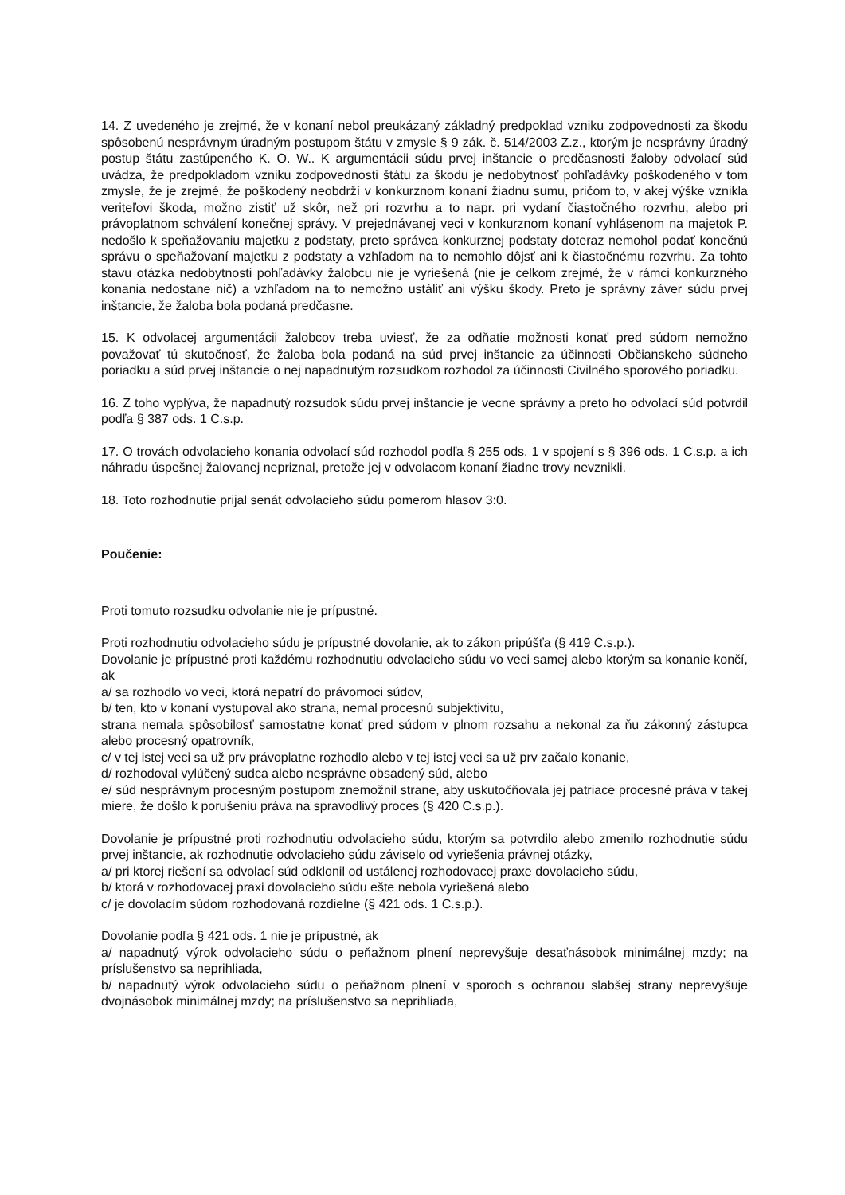14. Z uvedeného je zrejmé, že v konaní nebol preukázaný základný predpoklad vzniku zodpovednosti za škodu spôsobenú nesprávnym úradným postupom štátu v zmysle § 9 zák. č. 514/2003 Z.z., ktorým je nesprávny úradný postup štátu zastúpeného K. O. W.. K argumentácii súdu prvej inštancie o predčasnosti žaloby odvolací súd uvádza, že predpokladom vzniku zodpovednosti štátu za škodu je nedobytnosť pohľadávky poškodeného v tom zmysle, že je zrejmé, že poškodený neobdrží v konkurznom konaní žiadnu sumu, pričom to, v akej výške vznikla veriteľovi škoda, možno zistiť už skôr, než pri rozvrhu a to napr. pri vydaní čiastočného rozvrhu, alebo pri právoplatnom schválení konečnej správy. V prejednávanej veci v konkurznom konaní vyhlásenom na majetok P. nedošlo k speňažovaniu majetku z podstaty, preto správca konkurznej podstaty doteraz nemohol podať konečnú správu o speňažovaní majetku z podstaty a vzhľadom na to nemohlo dôjsť ani k čiastočnému rozvrhu. Za tohto stavu otázka nedobytnosti pohľadávky žalobcu nie je vyriešená (nie je celkom zrejmé, že v rámci konkurzného konania nedostane nič) a vzhľadom na to nemožno ustáliť ani výšku škody. Preto je správny záver súdu prvej inštancie, že žaloba bola podaná predčasne.
15. K odvolacej argumentácii žalobcov treba uviesť, že za odňatie možnosti konať pred súdom nemožno považovať tú skutočnosť, že žaloba bola podaná na súd prvej inštancie za účinnosti Občianskeho súdneho poriadku a súd prvej inštancie o nej napadnutým rozsudkom rozhodol za účinnosti Civilného sporového poriadku.
16. Z toho vyplýva, že napadnutý rozsudok súdu prvej inštancie je vecne správny a preto ho odvolací súd potvrdil podľa § 387 ods. 1 C.s.p.
17. O trovách odvolacieho konania odvolací súd rozhodol podľa § 255 ods. 1 v spojení s § 396 ods. 1 C.s.p. a ich náhradu úspešnej žalovanej nepriznal, pretože jej v odvolacom konaní žiadne trovy nevznikli.
18. Toto rozhodnutie prijal senát odvolacieho súdu pomerom hlasov 3:0.
Poučenie:
Proti tomuto rozsudku odvolanie nie je prípustné.
Proti rozhodnutiu odvolacieho súdu je prípustné dovolanie, ak to zákon pripúšťa (§ 419 C.s.p.).
Dovolanie je prípustné proti každému rozhodnutiu odvolacieho súdu vo veci samej alebo ktorým sa konanie končí, ak
a/ sa rozhodlo vo veci, ktorá nepatrí do právomoci súdov,
b/ ten, kto v konaní vystupoval ako strana, nemal procesnú subjektivitu,
strana nemala spôsobilosť samostatne konať pred súdom v plnom rozsahu a nekonal za ňu zákonný zástupca alebo procesný opatrovník,
c/ v tej istej veci sa už prv právoplatne rozhodlo alebo v tej istej veci sa už prv začalo konanie,
d/ rozhodoval vylúčený sudca alebo nesprávne obsadený súd, alebo
e/ súd nesprávnym procesným postupom znemožnil strane, aby uskutočňovala jej patriace procesné práva v takej miere, že došlo k porušeniu práva na spravodlivý proces (§ 420 C.s.p.).
Dovolanie je prípustné proti rozhodnutiu odvolacieho súdu, ktorým sa potvrdilo alebo zmenilo rozhodnutie súdu prvej inštancie, ak rozhodnutie odvolacieho súdu záviselo od vyriešenia právnej otázky,
a/ pri ktorej riešení sa odvolací súd odklonil od ustálenej rozhodovacej praxe dovolacieho súdu,
b/ ktorá v rozhodovacej praxi dovolacieho súdu ešte nebola vyriešená alebo
c/ je dovolacím súdom rozhodovaná rozdielne (§ 421 ods. 1 C.s.p.).
Dovolanie podľa § 421 ods. 1 nie je prípustné, ak
a/ napadnutý výrok odvolacieho súdu o peňažnom plnení neprevyšuje desaťnásobok minimálnej mzdy; na príslušenstvo sa neprihliada,
b/ napadnutý výrok odvolacieho súdu o peňažnom plnení v sporoch s ochranou slabšej strany neprevyšuje dvojnásobok minimálnej mzdy; na príslušenstvo sa neprihliada,